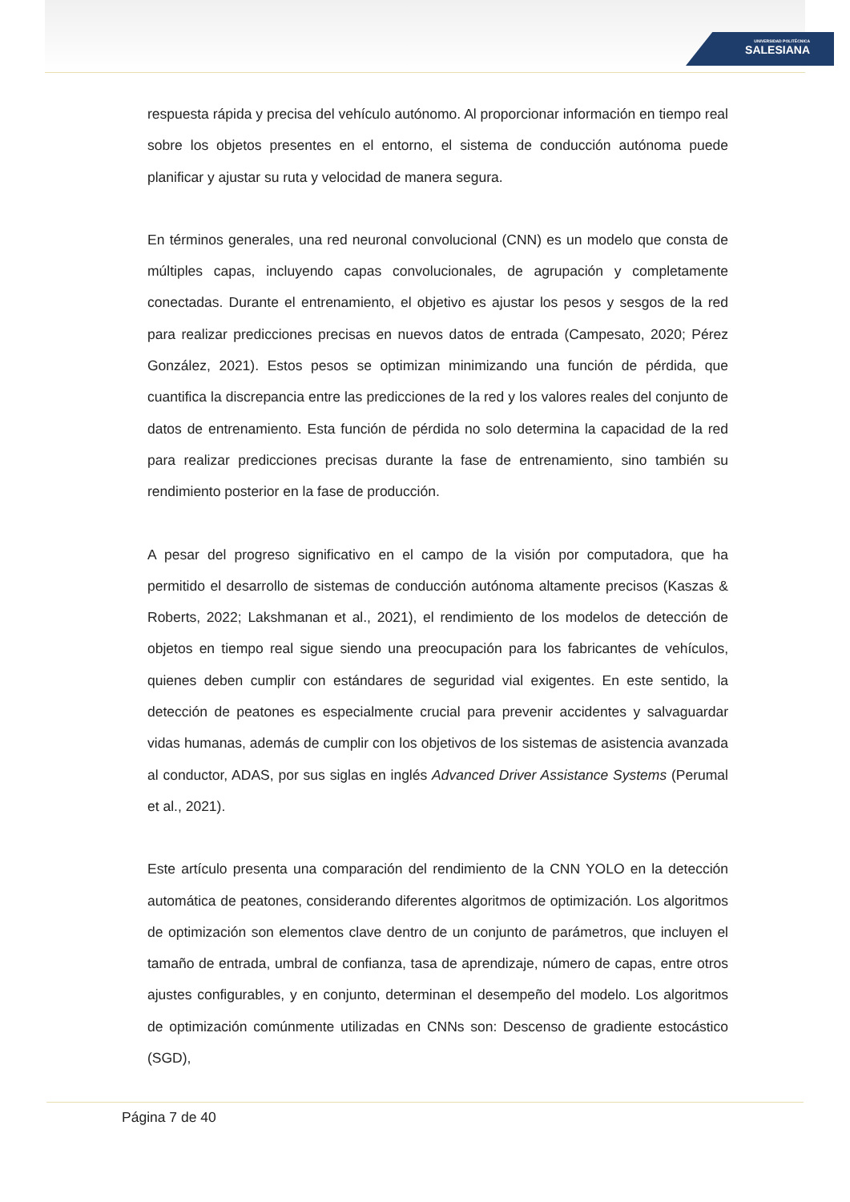UNIVERSIDAD POLITÉCNICA
SALESIANA
respuesta rápida y precisa del vehículo autónomo. Al proporcionar información en tiempo real sobre los objetos presentes en el entorno, el sistema de conducción autónoma puede planificar y ajustar su ruta y velocidad de manera segura.
En términos generales, una red neuronal convolucional (CNN) es un modelo que consta de múltiples capas, incluyendo capas convolucionales, de agrupación y completamente conectadas. Durante el entrenamiento, el objetivo es ajustar los pesos y sesgos de la red para realizar predicciones precisas en nuevos datos de entrada (Campesato, 2020; Pérez González, 2021). Estos pesos se optimizan minimizando una función de pérdida, que cuantifica la discrepancia entre las predicciones de la red y los valores reales del conjunto de datos de entrenamiento. Esta función de pérdida no solo determina la capacidad de la red para realizar predicciones precisas durante la fase de entrenamiento, sino también su rendimiento posterior en la fase de producción.
A pesar del progreso significativo en el campo de la visión por computadora, que ha permitido el desarrollo de sistemas de conducción autónoma altamente precisos (Kaszas & Roberts, 2022; Lakshmanan et al., 2021), el rendimiento de los modelos de detección de objetos en tiempo real sigue siendo una preocupación para los fabricantes de vehículos, quienes deben cumplir con estándares de seguridad vial exigentes. En este sentido, la detección de peatones es especialmente crucial para prevenir accidentes y salvaguardar vidas humanas, además de cumplir con los objetivos de los sistemas de asistencia avanzada al conductor, ADAS, por sus siglas en inglés Advanced Driver Assistance Systems (Perumal et al., 2021).
Este artículo presenta una comparación del rendimiento de la CNN YOLO en la detección automática de peatones, considerando diferentes algoritmos de optimización. Los algoritmos de optimización son elementos clave dentro de un conjunto de parámetros, que incluyen el tamaño de entrada, umbral de confianza, tasa de aprendizaje, número de capas, entre otros ajustes configurables, y en conjunto, determinan el desempeño del modelo. Los algoritmos de optimización comúnmente utilizadas en CNNs son: Descenso de gradiente estocástico (SGD),
Página 7 de 40